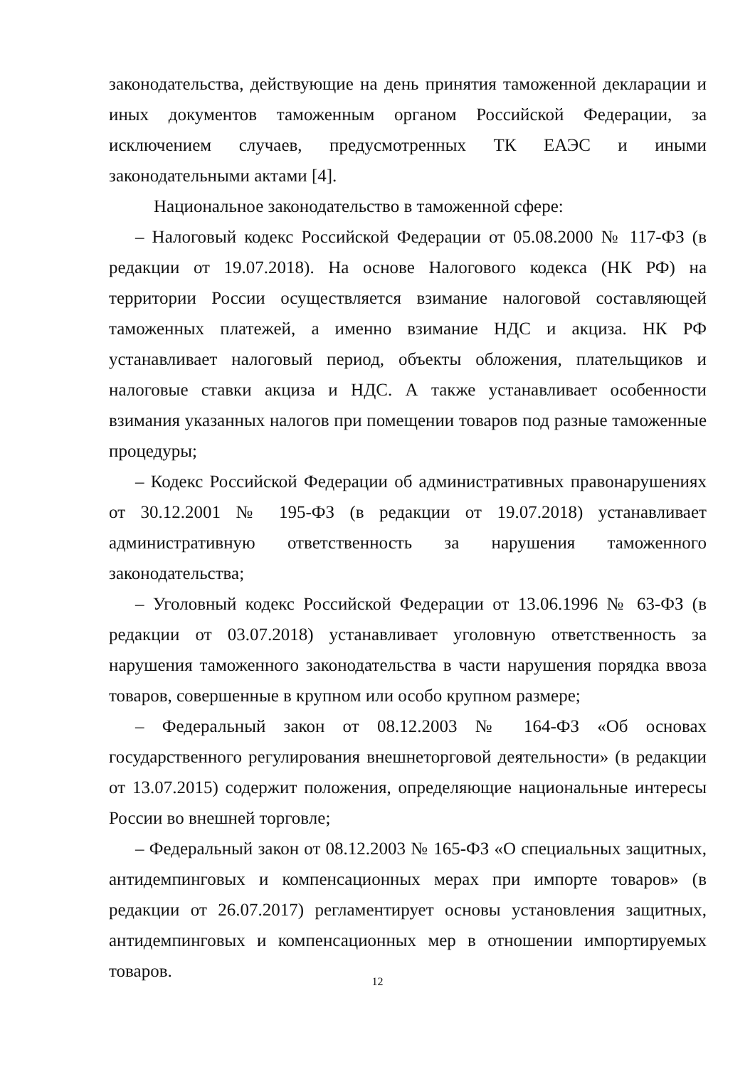законодательства, действующие на день принятия таможенной декларации и иных документов таможенным органом Российской Федерации, за исключением случаев, предусмотренных ТК ЕАЭС и иными законодательными актами [4].
Национальное законодательство в таможенной сфере:
– Налоговый кодекс Российской Федерации от 05.08.2000 № 117-ФЗ (в редакции от 19.07.2018). На основе Налогового кодекса (НК РФ) на территории России осуществляется взимание налоговой составляющей таможенных платежей, а именно взимание НДС и акциза. НК РФ устанавливает налоговый период, объекты обложения, плательщиков и налоговые ставки акциза и НДС. А также устанавливает особенности взимания указанных налогов при помещении товаров под разные таможенные процедуры;
– Кодекс Российской Федерации об административных правонарушениях от 30.12.2001 № 195-ФЗ (в редакции от 19.07.2018) устанавливает административную ответственность за нарушения таможенного законодательства;
– Уголовный кодекс Российской Федерации от 13.06.1996 № 63-ФЗ (в редакции от 03.07.2018) устанавливает уголовную ответственность за нарушения таможенного законодательства в части нарушения порядка ввоза товаров, совершенные в крупном или особо крупном размере;
– Федеральный закон от 08.12.2003 № 164-ФЗ «Об основах государственного регулирования внешнеторговой деятельности» (в редакции от 13.07.2015) содержит положения, определяющие национальные интересы России во внешней торговле;
– Федеральный закон от 08.12.2003 № 165-ФЗ «О специальных защитных, антидемпинговых и компенсационных мерах при импорте товаров» (в редакции от 26.07.2017) регламентирует основы установления защитных, антидемпинговых и компенсационных мер в отношении импортируемых товаров.
12